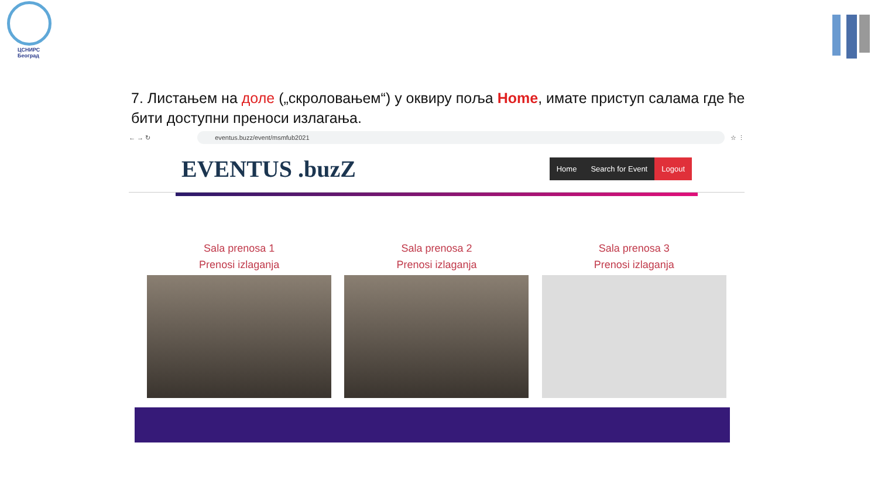ЦСНИРС
Београд
7. Листањем на доле („скроловањем“) у оквиру поља Home, имате приступ салама где ће бити доступни преноси излагања.
← → ↻
eventus.buzz/event/msmfub2021
☆ ⋮
EVENTUS .buzZ
Home Search for Event Logout
Sala prenosa 1
Prenosi izlaganja
Sala prenosa 2
Prenosi izlaganja
Sala prenosa 3
Prenosi izlaganja